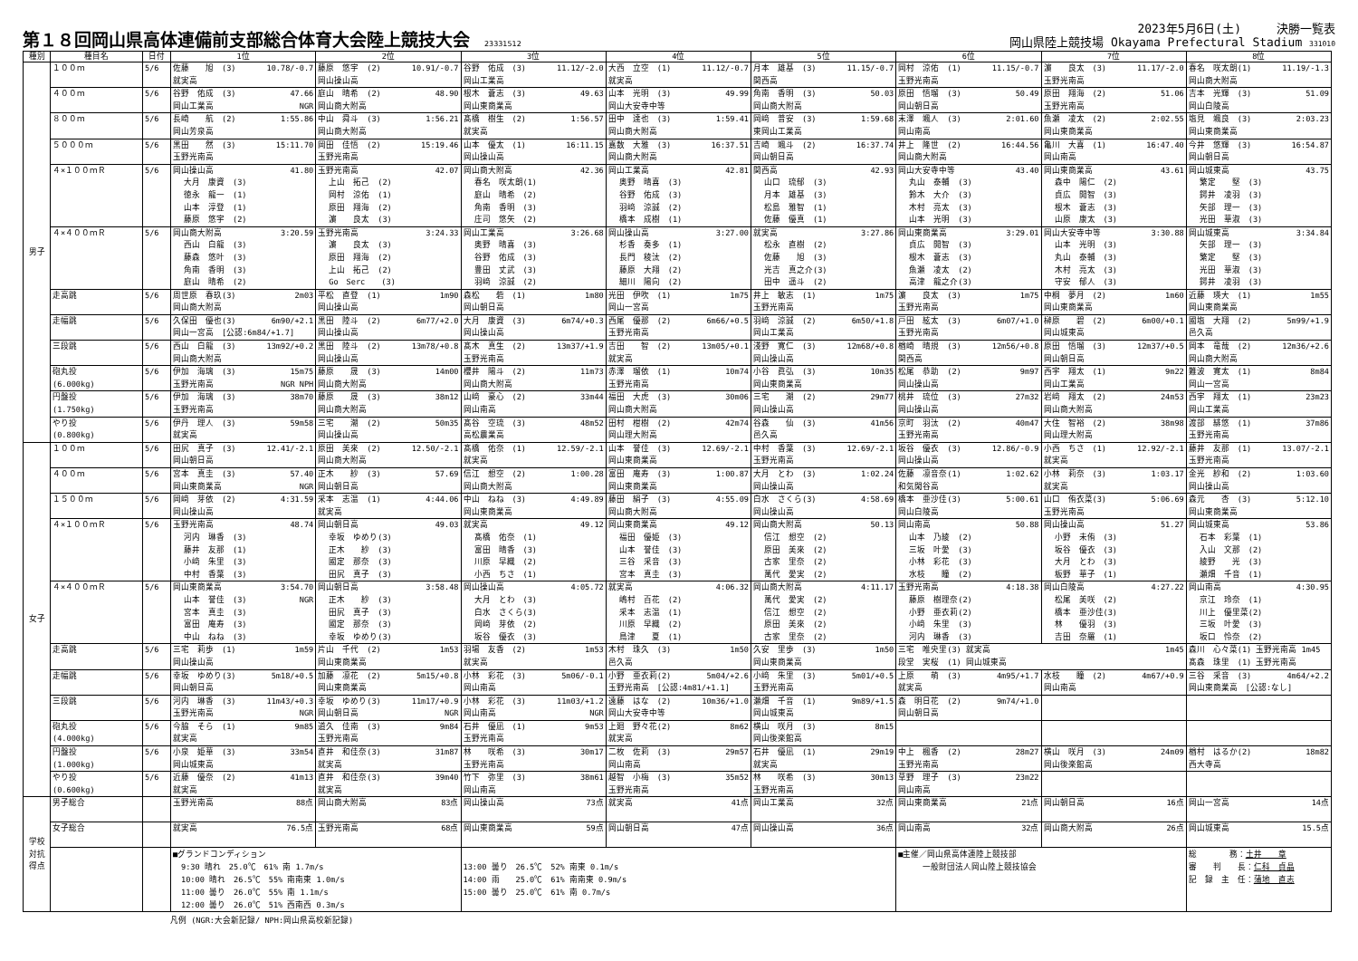第１８回岡山県高体連備前支部総合体育大会陸上競技大会 23331512
2023年5月6日(土)　　　決勝一覧表
岡山県陸上競技場 Okayama Prefectural Stadium 331010
| 種別 | 種目名 | 日付 | 1位 | 2位 | 3位 | 4位 | 5位 | 6位 | 7位 | 8位 |
| --- | --- | --- | --- | --- | --- | --- | --- | --- | --- | --- |
| 男子 | １００ｍ | 5/6 | 10.78/-0.7 佐藤 旭 (3) 就実高 | 10.91/-0.7 藤原 悠宇 (2) 岡山操山高 | 11.12/-2.0 谷野 佑成 (3) 岡山工業高 | 11.12/-0.7 大西 立空 (1) 就実高 | 11.15/-0.7 月本 雄基 (3) 関西高 | 11.15/-0.7 岡村 涼佑 (1) 玉野光南高 | 11.17/-2.0 濵 良太 (3) 玉野光南高 | 11.19/-1.3 春名 咲太朗(1) 岡山商大附高 |
| | ４００ｍ | 5/6 | 47.66 谷野 佑成 (3) NGR 岡山工業高 | 48.90 庭山 晴希 (2) 岡山商大附高 | 49.63 根木 蒼志 (3) 岡山東商業高 | 49.99 山本 光明 (3) 岡山大安寺中等 | 50.03 角南 香明 (3) 岡山商大附高 | 50.49 原田 悟瑠 (3) 岡山朝日高 | 51.06 原田 翔海 (2) 玉野光南高 | 51.09 吉本 光輝 (3) 岡山白陵高 |
| | ８００ｍ | 5/6 | 1:55.86 長崎 航 (2) 岡山芳泉高 | 1:56.21 中山 舜斗 (3) 岡山商大附高 | 1:56.57 髙橋 樹生 (2) 就実高 | 1:59.41 田中 達也 (3) 岡山商大附高 | 1:59.68 岡﨑 普安 (3) 東岡山工業高 | 2:01.60 末澤 颯人 (3) 岡山南高 | 2:02.55 魚瀬 凌太 (2) 岡山東商業高 | 2:03.23 塩見 颯良 (3) 岡山東商業高 |
| | ５０００ｍ | 5/6 | 15:11.70 黒田 然 (3) 玉野光南高 | 15:19.46 岡田 佳悟 (2) 玉野光南高 | 16:11.15 山本 優太 (1) 岡山操山高 | 16:37.51 嘉数 大雅 (3) 岡山商大附高 | 16:37.74 吉崎 颯斗 (2) 岡山朝日高 | 16:44.56 井上 隆世 (2) 岡山商大附高 | 16:47.40 亀川 大喜 (1) 岡山南高 | 16:54.87 今井 悠輝 (3) 岡山朝日高 |
| | ４×１００ｍＲ | 5/6 | 41.80 岡山操山高 大月 康資 (3) 徳永 龍一 (1) 山本 淳登 (1) 藤原 悠宇 (2) | 42.07 玉野光南高 上山 拓己 (2) 岡村 涼佑 (1) 原田 翔海 (2) 濵 良太 (3) | 42.36 岡山商大附高 春名 咲太朗(1) 庭山 晴希 (2) 角南 香明 (3) 庄司 悠矢 (2) | 42.81 岡山工業高 奥野 晴喜 (3) 谷野 佑成 (3) 羽﨑 涼誠 (2) 橋本 成樹 (1) | 42.93 関西高 山口 琉郁 (3) 月本 雄基 (3) 松島 雅智 (1) 佐藤 優真 (1) | 43.40 岡山大安寺中等 丸山 泰輔 (3) 鈴木 大介 (3) 木村 亮太 (3) 山本 光明 (3) | 43.61 岡山東商業高 森中 陽仁 (2) 貞広 開智 (3) 根木 蒼志 (3) 山原 康太 (3) | 43.75 岡山城東高 繁定 堅 (3) 鍔井 凌羽 (3) 矢部 理一 (3) 光田 華淑 (3) |
| | ４×４００ｍＲ | 5/6 | 3:20.59 岡山商大附高 西山 白龍 (3) 藤森 悠叶 (3) 角南 香明 (3) 庭山 晴希 (2) | 3:24.33 玉野光南高 濵 良太 (3) 原田 翔海 (2) 上山 拓己 (2) Go Serc (3) | 3:26.68 岡山工業高 奥野 晴喜 (3) 谷野 佑成 (3) 豊田 丈武 (3) 羽﨑 涼誠 (2) | 3:27.00 岡山操山高 杉香 奏多 (1) 長門 稜汰 (2) 藤原 大翔 (2) 細川 陽向 (2) | 3:27.86 就実高 松永 直樹 (2) 佐藤 旭 (3) 光吉 真之介(3) 田中 遥斗 (2) | 3:29.01 岡山東商業高 貞広 開智 (3) 根木 蒼志 (3) 魚瀬 凌太 (2) 高津 龍之介(3) | 3:30.88 岡山大安寺中等 山本 光明 (3) 丸山 泰輔 (3) 木村 亮太 (3) 守安 郁人 (3) | 3:34.84 岡山城東高 矢部 理一 (3) 繁定 堅 (3) 光田 華淑 (3) 鍔井 凌羽 (3) |
| | 走高跳 | 5/6 | 2m03 周世原 春玖(3) 岡山商大附高 | 1m90 平松 直登 (1) 岡山操山高 | 1m80 森松 砦 (1) 岡山朝日高 | 1m75 光田 伊吹 (1) 岡山一宮高 | 1m75 井上 敏志 (1) 玉野光南高 | 1m75 濵 良太 (3) 玉野光南高 | 1m60 中桐 夢月 (2) 岡山東商業高 | 1m55 近藤 瑛大 (1) 岡山東商業高 |
| | 走幅跳 | 5/6 | 6m90/+2.1 久保田 優也(3) 岡山一宮高 [公認:6m84/+1.7] | 6m77/+2.0 黒田 陸斗 (2) 岡山操山高 | 6m74/+0.3 大月 康資 (3) 岡山操山高 | 6m66/+0.5 西尾 優那 (2) 玉野光南高 | 6m50/+1.8 羽﨑 涼誠 (2) 岡山工業高 | 6m07/+1.0 戸田 絃太 (3) 玉野光南高 | 6m00/+0.1 榊原 碧 (2) 岡山城東高 | 5m99/+1.9 國塩 大翔 (2) 邑久高 |
| | 三段跳 | 5/6 | 13m92/+0.2 西山 白龍 (3) 岡山商大附高 | 13m78/+0.8 黒田 陸斗 (2) 岡山操山高 | 13m37/+1.9 髙木 真生 (2) 玉野光南高 | 13m05/+0.1 吉田 智 (2) 就実高 | 12m68/+0.8 淺野 寛仁 (3) 岡山操山高 | 12m56/+0.8 楢崎 晴規 (3) 関西高 | 12m37/+0.5 原田 悟瑠 (3) 岡山朝日高 | 12m36/+2.6 岡本 竜哉 (2) 岡山商大附高 |
| | 砲丸投 (6.000kg) | 5/6 | 15m75 伊加 海璃 (3) NGR NPH 玉野光南高 | 14m00 藤原 晟 (3) 岡山商大附高 | 11m73 櫻井 陽斗 (2) 岡山商大附高 | 10m74 赤澤 瑠依 (1) 玉野光南高 | 10m35 小谷 眞弘 (3) 岡山東商業高 | 9m97 松尾 恭助 (2) 岡山操山高 | 9m22 西宇 翔太 (1) 岡山工業高 | 8m84 難波 寛太 (1) 岡山一宮高 |
| | 円盤投 (1.750kg) | 5/6 | 38m70 伊加 海璃 (3) 玉野光南高 | 38m12 藤原 晟 (3) 岡山商大附高 | 33m44 山﨑 豪心 (2) 岡山南高 | 30m06 福田 大虎 (3) 岡山商大附高 | 29m77 三宅 潮 (2) 岡山操山高 | 27m32 桃井 琉位 (3) 岡山操山高 | 24m53 岩﨑 翔太 (2) 岡山商大附高 | 23m23 西宇 翔太 (1) 岡山工業高 |
| | やり投 (0.800kg) | 5/6 | 59m58 伊丹 理人 (3) 就実高 | 50m35 三宅 潮 (2) 岡山操山高 | 48m52 髙谷 空琉 (3) 高松農業高 | 42m74 田村 柑樹 (2) 岡山理大附高 | 41m56 谷森 仙 (3) 邑久高 | 40m47 京町 羽汰 (2) 玉野光南高 | 38m98 大住 智裕 (2) 岡山理大附高 | 37m86 渡部 緋悠 (1) 玉野光南高 |
| 女子 | １００ｍ | 5/6 | 12.41/-2.1 田尻 真子 (3) 岡山朝日高 | 12.50/-2.1 原田 美來 (2) 岡山商大附高 | 12.59/-2.1 髙橋 佑奈 (1) 就実高 | 12.69/-2.1 山本 誉佳 (3) 岡山東商業高 | 12.69/-2.1 中村 香葉 (3) 玉野光南高 | 12.86/-0.9 坂谷 優衣 (3) 岡山操山高 | 12.92/-2.1 小西 ちさ (1) 就実高 | 13.07/-2.1 藤井 友那 (1) 玉野光南高 |
| | ４００ｍ | 5/6 | 57.40 宮本 真圭 (3) NGR 岡山東商業高 | 57.69 正木 紗 (3) 岡山朝日高 | 1:00.28 信江 想空 (2) 岡山商大附高 | 1:00.87 富田 庵寿 (3) 岡山東商業高 | 1:02.24 大月 とわ (3) 岡山操山高 | 1:02.62 佐藤 凛音奈(1) 和気閑谷高 | 1:03.17 小林 莉奈 (3) 就実高 | 1:03.60 金光 紗和 (2) 岡山操山高 |
| | １５００ｍ | 5/6 | 4:31.59 岡﨑 芽依 (2) 岡山操山高 | 4:44.06 采本 志温 (1) 就実高 | 4:49.89 中山 ねね (3) 岡山東商業高 | 4:55.09 藤田 絹子 (3) 岡山商大附高 | 4:58.69 白水 さくら(3) 岡山操山高 | 5:00.61 橋本 亜沙佳(3) 岡山白陵高 | 5:06.69 山口 侑衣菜(3) 玉野光南高 | 5:12.10 森元 杏 (3) 岡山東商業高 |
| | ４×１００ｍＲ | 5/6 | 48.74 玉野光南高 河内 琳香 (3) 藤井 友那 (1) 小﨑 朱里 (3) 中村 香葉 (3) | 49.03 岡山朝日高 幸坂 ゆめり(3) 正木 紗 (3) 國定 那奈 (3) 田尻 真子 (3) | 49.12 就実高 髙橋 佑奈 (1) 富田 晴香 (3) 川原 早織 (2) 小西 ちさ (1) | 49.12 岡山東商業高 福田 優姫 (3) 山本 誉佳 (3) 三谷 采音 (3) 宮本 真圭 (3) | 50.13 岡山商大附高 信江 想空 (2) 原田 美來 (2) 古家 里奈 (2) 萬代 愛実 (2) | 50.88 岡山南高 山本 乃綾 (2) 三坂 叶愛 (3) 小林 彩花 (3) 水枝 瞳 (2) | 51.27 岡山操山高 小野 未侑 (3) 坂谷 優衣 (3) 大月 とわ (3) 板野 華子 (1) | 53.86 岡山城東高 石本 彩葉 (1) 入山 文那 (2) 綾野 光 (3) 瀬畑 千音 (1) |
| | ４×４００ｍＲ | 5/6 | 3:54.70 岡山東商業高 NGR 山本 誉佳 (3) 宮本 真圭 (3) 富田 庵寿 (3) 中山 ねね (3) | 3:58.48 岡山朝日高 正木 紗 (3) 田尻 真子 (3) 國定 那奈 (3) 幸坂 ゆめり(3) | 4:05.72 岡山操山高 大月 とわ (3) 白水 さくら(3) 岡﨑 芽依 (2) 坂谷 優衣 (3) | 4:06.32 就実高 嶋村 百花 (2) 采本 志温 (1) 川原 早織 (2) 鳥津 夏 (1) | 4:11.17 岡山商大附高 萬代 愛実 (2) 信江 想空 (2) 原田 美來 (2) 古家 里奈 (2) | 4:18.38 玉野光南高 藤原 樹理奈(2) 小野 亜衣莉(2) 小﨑 朱里 (3) 河内 琳香 (3) | 4:27.22 岡山白陵高 松尾 美咲 (2) 橋本 亜沙佳(3) 林 優羽 (3) 吉田 奈羅 (1) | 4:30.95 岡山南高 京江 玲奈 (1) 川上 優里菜(2) 三坂 叶愛 (3) 坂口 怜奈 (2) |
| | 走高跳 | 5/6 | 1m59 三宅 莉歩 (1) 岡山操山高 | 1m53 片山 千代 (2) 岡山東商業高 | 1m53 羽場 友香 (2) 就実高 | 1m50 木村 珠久 (3) 邑久高 | 1m50 久安 里歩 (3) 岡山東商業高 | 1m45 三宅 唯央里(3) 就実高 段堂 実桜 (1) 岡山城東高 | | 森川 心々菜(1) 玉野光南高 1m45 髙森 珠里 (1) 玉野光南高 |
| | 走幅跳 | 5/6 | 5m18/+0.5 幸坂 ゆめり(3) 岡山朝日高 | 5m15/+0.8 加藤 凛花 (2) 岡山東商業高 | 5m06/-0.1 小林 彩花 (3) 岡山南高 | 5m04/+2.6 小野 亜衣莉(2) 玉野光南高 [公認:4m81/+1.1] | 5m01/+0.5 小﨑 朱里 (3) 玉野光南高 | 4m95/+1.7 上原 萌 (3) 就実高 | 4m67/+0.9 水枝 瞳 (2) 岡山南高 | 4m64/+2.2 三谷 采音 (3) 岡山東商業高 [公認:なし] |
| | 三段跳 | 5/6 | 11m43/+0.3 河内 琳香 (3) NGR 玉野光南高 | 11m17/+0.9 幸坂 ゆめり(3) NGR 岡山朝日高 | 11m03/+1.2 小林 彩花 (3) NGR 岡山南高 | 10m36/+1.0 遠藤 はな (2) 岡山大安寺中等 | 9m89/+1.5 瀬畑 千音 (1) 岡山城東高 | 9m74/+1.0 森 明日花 (2) 岡山朝日高 | | |
| | 砲丸投 (4.000kg) | 5/6 | 9m85 今脇 そら (1) 就実高 | 9m84 道久 佳南 (3) 玉野光南高 | 9m53 石井 優凪 (1) 玉野光南高 | 8m62 上廻 野々花(2) 就実高 | 8m15 横山 咲月 (3) 岡山後楽館高 | | | |
| | 円盤投 (1.000kg) | 5/6 | 33m54 小泉 姫華 (3) 岡山城東高 | 31m87 直井 和佳奈(3) 就実高 | 30m17 林 咲希 (3) 玉野光南高 | 29m57 二枚 佐莉 (3) 岡山南高 | 29m19 石井 優凪 (1) 就実高 | 28m27 中上 楓香 (2) 玉野光南高 | 24m09 横山 咲月 (3) 岡山後楽館高 | 18m82 楢村 はるか(2) 西大寺高 |
| | やり投 (0.600kg) | 5/6 | 41m13 近藤 優奈 (2) 就実高 | 39m40 直井 和佳奈(3) 就実高 | 38m61 竹下 弥里 (3) 岡山南高 | 35m52 越智 小梅 (3) 玉野光南高 | 30m13 林 咲希 (3) 玉野光南高 | 23m22 草野 理子 (3) 岡山南高 | | |
| 学校 対抗 得点 | 男子総合 | | 88点 玉野光南高 | 83点 岡山商大附高 | 73点 岡山操山高 | 41点 就実高 | 32点 岡山工業高 | 21点 岡山東商業高 | 16点 岡山朝日高 | 14点 岡山一宮高 |
| | 女子総合 | | 76.5点 就実高 | 68点 玉野光南高 | 59点 岡山東商業高 | 47点 岡山朝日高 | 36点 岡山操山高 | 32点 岡山南高 | 26点 岡山商大附高 | 15.5点 岡山城東高 |
| | | | ■グランドコンディション 9:30 晴れ 25.0℃ 61% 南 1.7m/s 10:00 晴れ 26.5℃ 55% 南南東 1.0m/s 11:00 曇り 26.0℃ 55% 南 1.1m/s 12:00 曇り 26.0℃ 51% 西南西 0.3m/s | | 13:00 曇り 26.5℃ 52% 南東 0.1m/s 14:00 雨 25.0℃ 61% 南南東 0.9m/s 15:00 曇り 25.0℃ 61% 南 0.7m/s | | | ■主催／岡山県高体連陸上競技部 一般財団法人岡山陸上競技協会 | | 総 務： 土井 章 審 判 長： 仁科 貞晶 記 録 主 任： 蒲地 直志 |
凡例 (NGR:大会新記録/ NPH:岡山県高校新記録)